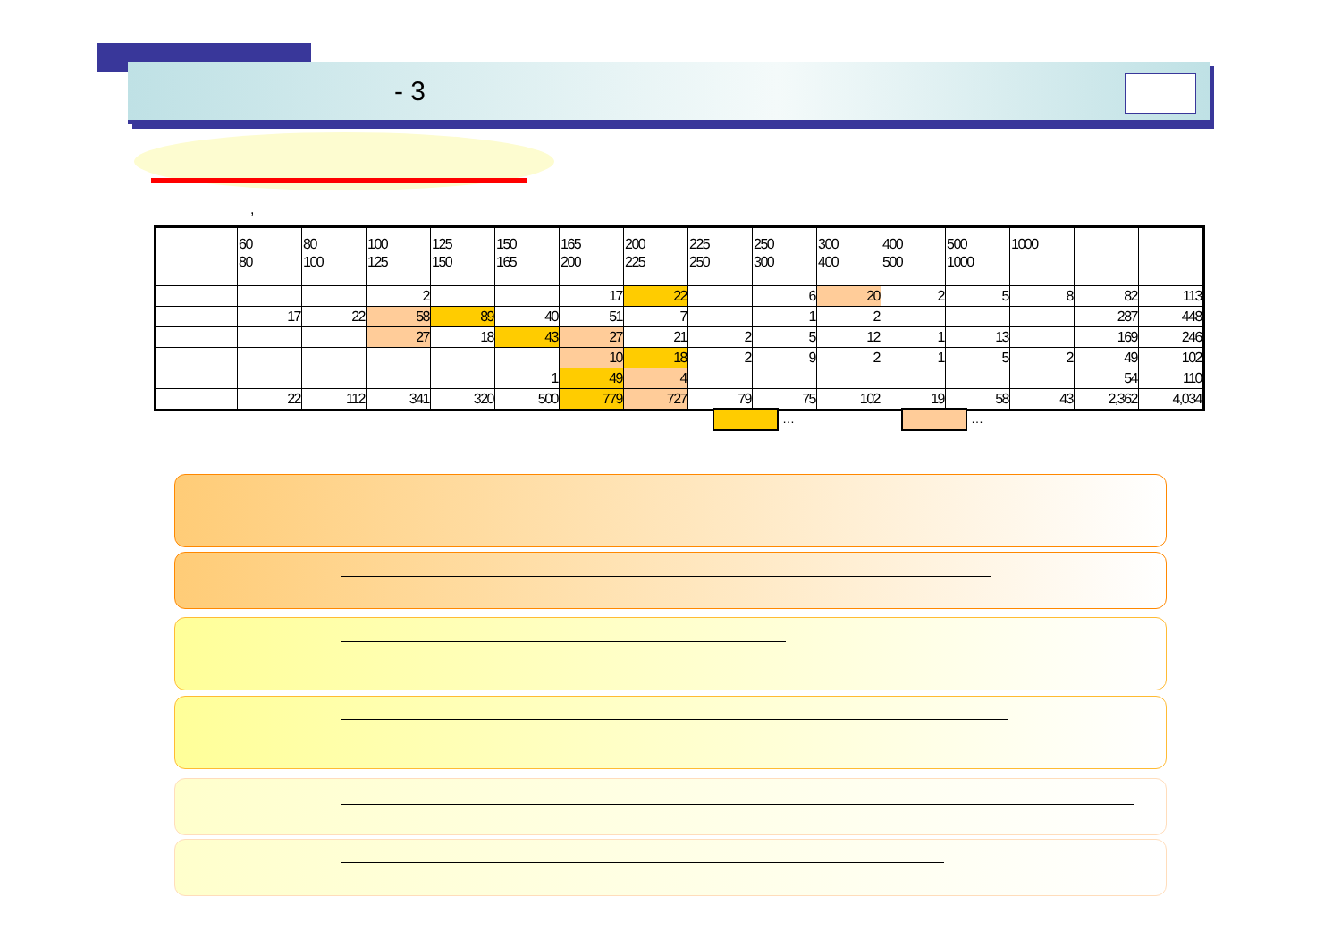- 3
,
| | 60 80 | 80 100 | 100 125 | 125 150 | 150 165 | 165 200 | 200 225 | 225 250 | 250 300 | 300 400 | 400 500 | 500 1000 | 1000 | | |
| --- | --- | --- | --- | --- | --- | --- | --- | --- | --- | --- | --- | --- | --- | --- | --- |
| | | | 2 | | | 17 | 22 | | 6 | 20 | 2 | 5 | 8 | 82 | 113 |
| | 17 | 22 | 58 | 89 | 40 | 51 | 7 | | 1 | 2 | | | | 287 | 448 |
| | | | 27 | 18 | 43 | 27 | 21 | 2 | 5 | 12 | 1 | 13 | | 169 | 246 |
| | | | | | | 10 | 18 | 2 | 9 | 2 | 1 | 5 | 2 | 49 | 102 |
| | | | | | 1 | 49 | 4 | | | | | | | 54 | 110 |
| | 22 | 112 | 341 | 320 | 500 | 779 | 727 | 79 | 75 | 102 | 19 | 58 | 43 | 2,362 | 4,034 |
… …